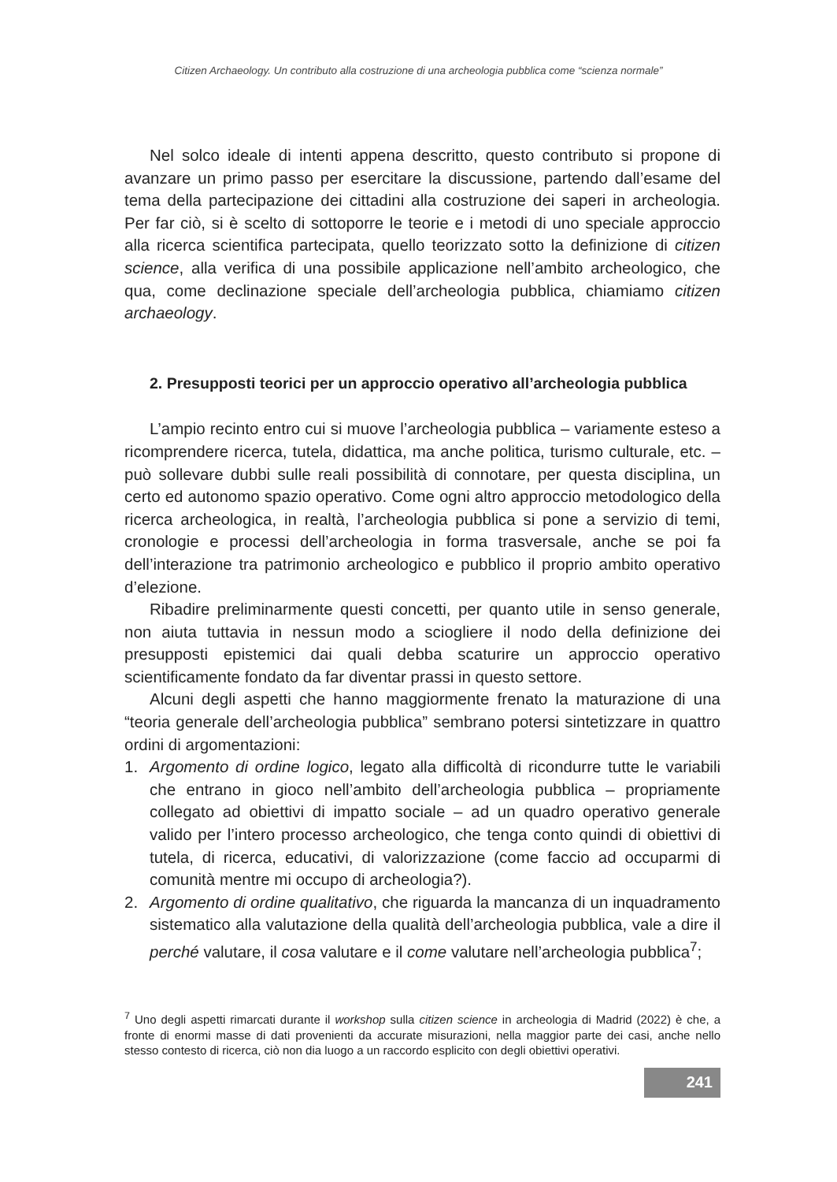Citizen Archaeology. Un contributo alla costruzione di una archeologia pubblica come “scienza normale”
Nel solco ideale di intenti appena descritto, questo contributo si propone di avanzare un primo passo per esercitare la discussione, partendo dall’esame del tema della partecipazione dei cittadini alla costruzione dei saperi in archeologia. Per far ciò, si è scelto di sottoporre le teorie e i metodi di uno speciale approccio alla ricerca scientifica partecipata, quello teorizzato sotto la definizione di citizen science, alla verifica di una possibile applicazione nell’ambito archeologico, che qua, come declinazione speciale dell’archeologia pubblica, chiamiamo citizen archaeology.
2. Presupposti teorici per un approccio operativo all’archeologia pubblica
L’ampio recinto entro cui si muove l’archeologia pubblica – variamente esteso a ricomprendere ricerca, tutela, didattica, ma anche politica, turismo culturale, etc. – può sollevare dubbi sulle reali possibilità di connotare, per questa disciplina, un certo ed autonomo spazio operativo. Come ogni altro approccio metodologico della ricerca archeologica, in realtà, l’archeologia pubblica si pone a servizio di temi, cronologie e processi dell’archeologia in forma trasversale, anche se poi fa dell’interazione tra patrimonio archeologico e pubblico il proprio ambito operativo d’elezione.
Ribadire preliminarmente questi concetti, per quanto utile in senso generale, non aiuta tuttavia in nessun modo a sciogliere il nodo della definizione dei presupposti epistemici dai quali debba scaturire un approccio operativo scientificamente fondato da far diventar prassi in questo settore.
Alcuni degli aspetti che hanno maggiormente frenato la maturazione di una “teoria generale dell’archeologia pubblica” sembrano potersi sintetizzare in quattro ordini di argomentazioni:
1. Argomento di ordine logico, legato alla difficoltà di ricondurre tutte le variabili che entrano in gioco nell’ambito dell’archeologia pubblica – propriamente collegato ad obiettivi di impatto sociale – ad un quadro operativo generale valido per l’intero processo archeologico, che tenga conto quindi di obiettivi di tutela, di ricerca, educativi, di valorizzazione (come faccio ad occuparmi di comunità mentre mi occupo di archeologia?).
2. Argomento di ordine qualitativo, che riguarda la mancanza di un inquadramento sistematico alla valutazione della qualità dell’archeologia pubblica, vale a dire il perché valutare, il cosa valutare e il come valutare nell’archeologia pubblica<sup>7</sup>;
<sup>7</sup> Uno degli aspetti rimarcati durante il workshop sulla citizen science in archeologia di Madrid (2022) è che, a fronte di enormi masse di dati provenienti da accurate misurazioni, nella maggior parte dei casi, anche nello stesso contesto di ricerca, ciò non dia luogo a un raccordo esplicito con degli obiettivi operativi.
241